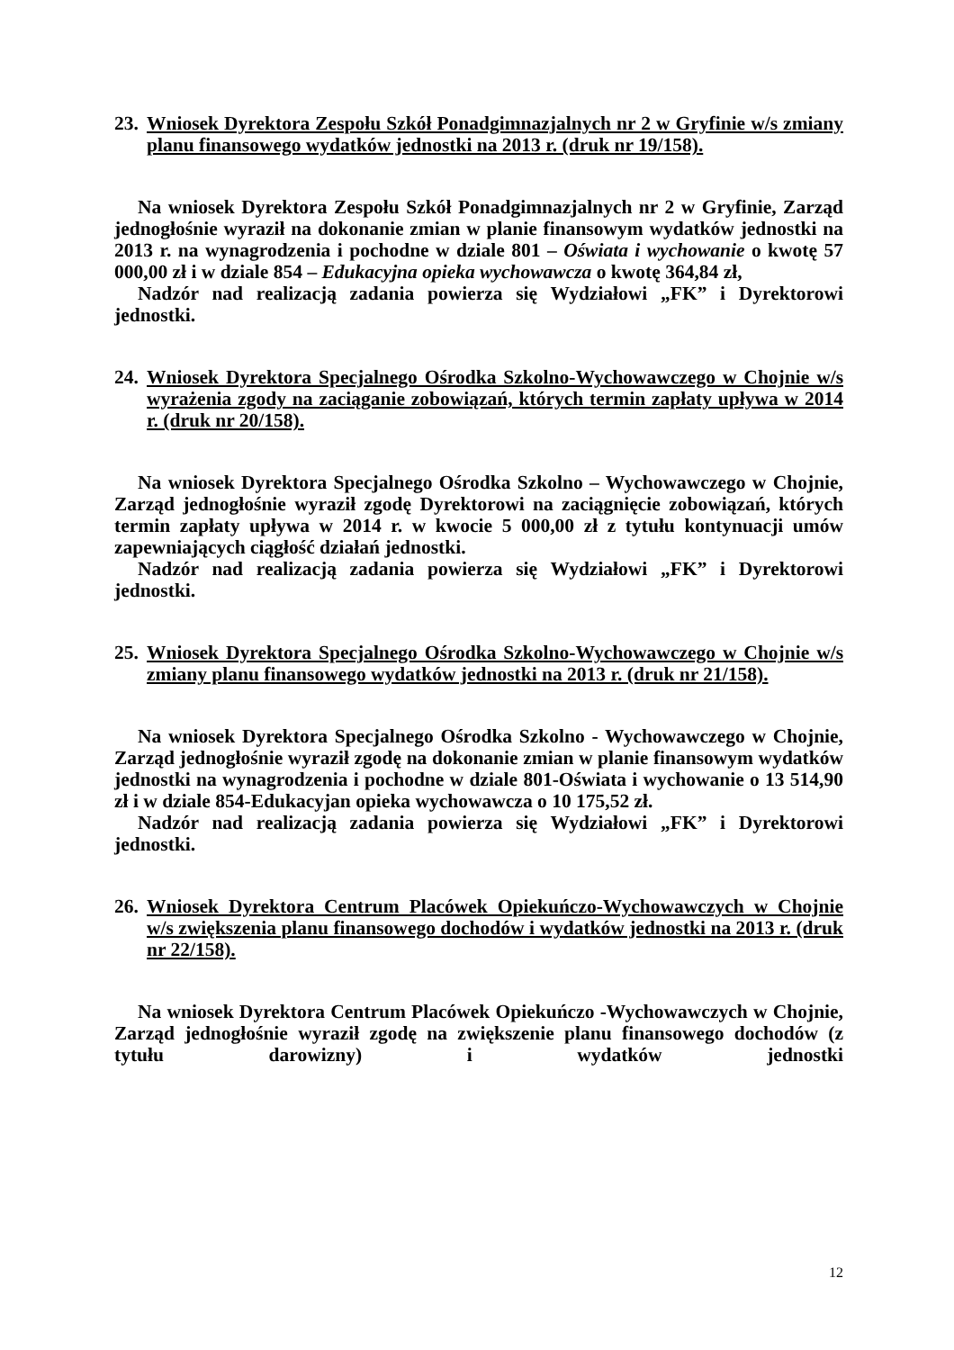23. Wniosek Dyrektora Zespołu Szkół Ponadgimnazjalnych nr 2 w Gryfinie w/s zmiany planu finansowego wydatków jednostki na 2013 r. (druk nr 19/158).
Na wniosek Dyrektora Zespołu Szkół Ponadgimnazjalnych nr 2 w Gryfinie, Zarząd jednogłośnie wyraził na dokonanie zmian w planie finansowym wydatków jednostki na 2013 r. na wynagrodzenia i pochodne w dziale 801 – Oświata i wychowanie o kwotę 57 000,00 zł i w dziale 854 – Edukacyjna opieka wychowawcza o kwotę 364,84 zł,
Nadzór nad realizacją zadania powierza się Wydziałowi „FK” i Dyrektorowi jednostki.
24. Wniosek Dyrektora Specjalnego Ośrodka Szkolno-Wychowawczego w Chojnie w/s wyrażenia zgody na zaciąganie zobowiązań, których termin zapłaty upływa w 2014 r. (druk nr 20/158).
Na wniosek Dyrektora Specjalnego Ośrodka Szkolno – Wychowawczego w Chojnie, Zarząd jednogłośnie wyraził zgodę Dyrektorowi na zaciągnięcie zobowiązań, których termin zapłaty upływa w 2014 r. w kwocie 5 000,00 zł z tytułu kontynuacji umów zapewniających ciągłość działań jednostki.
Nadzór nad realizacją zadania powierza się Wydziałowi „FK” i Dyrektorowi jednostki.
25. Wniosek Dyrektora Specjalnego Ośrodka Szkolno-Wychowawczego w Chojnie w/s zmiany planu finansowego wydatków jednostki na 2013 r. (druk nr 21/158).
Na wniosek Dyrektora Specjalnego Ośrodka Szkolno - Wychowawczego w Chojnie, Zarząd jednogłośnie wyraził zgodę na dokonanie zmian w planie finansowym wydatków jednostki na wynagrodzenia i pochodne w dziale 801-Oświata i wychowanie o 13 514,90 zł i w dziale 854-Edukacyjan opieka wychowawcza o 10 175,52 zł.
Nadzór nad realizacją zadania powierza się Wydziałowi „FK” i Dyrektorowi jednostki.
26. Wniosek Dyrektora Centrum Placówek Opiekuńczo-Wychowawczych w Chojnie w/s zwiększenia planu finansowego dochodów i wydatków jednostki na 2013 r. (druk nr 22/158).
Na wniosek Dyrektora Centrum Placówek Opiekuńczo -Wychowawczych w Chojnie, Zarząd jednogłośnie wyraził zgodę na zwiększenie planu finansowego dochodów (z tytułu darowizny) i wydatków jednostki
12